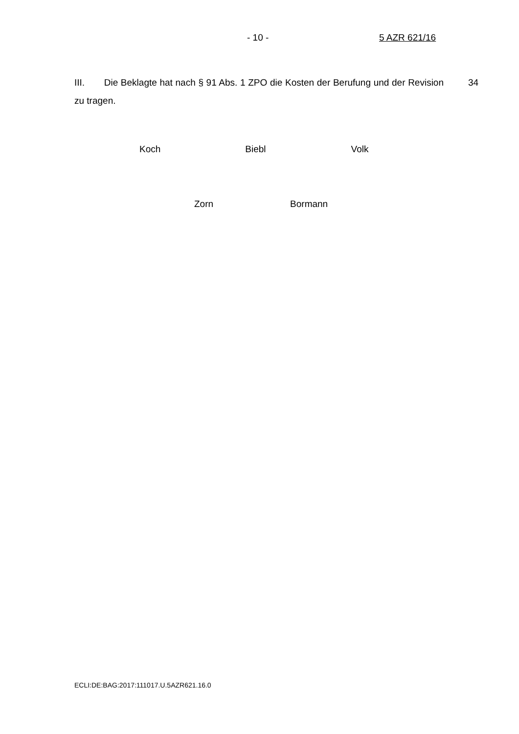- 10 - 5 AZR 621/16
III. Die Beklagte hat nach § 91 Abs. 1 ZPO die Kosten der Berufung und der Revision zu tragen.
34
Koch Biebl Volk
Zorn Bormann
ECLI:DE:BAG:2017:111017.U.5AZR621.16.0